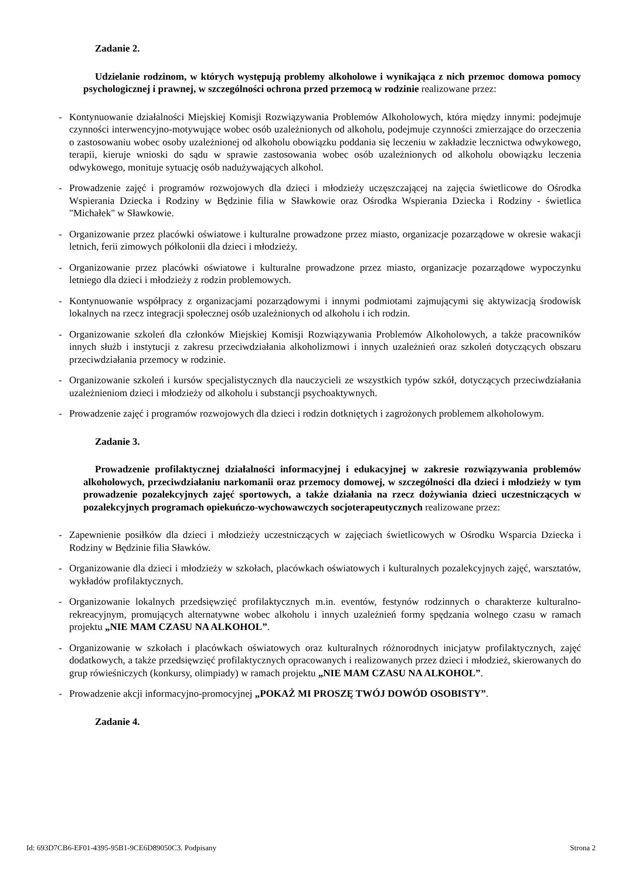Zadanie 2.
Udzielanie rodzinom, w których występują problemy alkoholowe i wynikająca z nich przemoc domowa pomocy psychologicznej i prawnej, w szczególności ochrona przed przemocą w rodzinie realizowane przez:
- Kontynuowanie działalności Miejskiej Komisji Rozwiązywania Problemów Alkoholowych, która między innymi: podejmuje czynności interwencyjno-motywujące wobec osób uzależnionych od alkoholu, podejmuje czynności zmierzające do orzeczenia o zastosowaniu wobec osoby uzależnionej od alkoholu obowiązku poddania się leczeniu w zakładzie lecznictwa odwykowego, terapii, kieruje wnioski do sądu w sprawie zastosowania wobec osób uzależnionych od alkoholu obowiązku leczenia odwykowego, monituje sytuację osób nadużywających alkohol.
- Prowadzenie zajęć i programów rozwojowych dla dzieci i młodzieży uczęszczającej na zajęcia świetlicowe do Ośrodka Wspierania Dziecka i Rodziny w Będzinie filia w Sławkowie oraz Ośrodka Wspierania Dziecka i Rodziny - świetlica "Michałek" w Sławkowie.
- Organizowanie przez placówki oświatowe i kulturalne prowadzone przez miasto, organizacje pozarządowe w okresie wakacji letnich, ferii zimowych półkolonii dla dzieci i młodzieży.
- Organizowanie przez placówki oświatowe i kulturalne prowadzone przez miasto, organizacje pozarządowe wypoczynku letniego dla dzieci i młodzieży z rodzin problemowych.
- Kontynuowanie współpracy z organizacjami pozarządowymi i innymi podmiotami zajmującymi się aktywizacją środowisk lokalnych na rzecz integracji społecznej osób uzależnionych od alkoholu i ich rodzin.
- Organizowanie szkoleń dla członków Miejskiej Komisji Rozwiązywania Problemów Alkoholowych, a także pracowników innych służb i instytucji z zakresu przeciwdziałania alkoholizmowi i innych uzależnień oraz szkoleń dotyczących obszaru przeciwdziałania przemocy w rodzinie.
- Organizowanie szkoleń i kursów specjalistycznych dla nauczycieli ze wszystkich typów szkół, dotyczących przeciwdziałania uzależnieniom dzieci i młodzieży od alkoholu i substancji psychoaktywnych.
- Prowadzenie zajęć i programów rozwojowych dla dzieci i rodzin dotkniętych i zagrożonych problemem alkoholowym.
Zadanie 3.
Prowadzenie profilaktycznej działalności informacyjnej i edukacyjnej w zakresie rozwiązywania problemów alkoholowych, przeciwdziałaniu narkomanii oraz przemocy domowej, w szczególności dla dzieci i młodzieży w tym prowadzenie pozalekcyjnych zajęć sportowych, a także działania na rzecz dożywiania dzieci uczestniczących w pozalekcyjnych programach opiekuńczo-wychowawczych socjoterapeutycznych realizowane przez:
- Zapewnienie posiłków dla dzieci i młodzieży uczestniczących w zajęciach świetlicowych w Ośrodku Wsparcia Dziecka i Rodziny w Będzinie filia Sławków.
- Organizowanie dla dzieci i młodzieży w szkołach, placówkach oświatowych i kulturalnych pozalekcyjnych zajęć, warsztatów, wykładów profilaktycznych.
- Organizowanie lokalnych przedsięwzięć profilaktycznych m.in. eventów, festynów rodzinnych o charakterze kulturalno-rekreacyjnym, promujących alternatywne wobec alkoholu i innych uzależnień formy spędzania wolnego czasu w ramach projektu „NIE MAM CZASU NA ALKOHOL”.
- Organizowanie w szkołach i placówkach oświatowych oraz kulturalnych różnorodnych inicjatyw profilaktycznych, zajęć dodatkowych, a także przedsięwzięć profilaktycznych opracowanych i realizowanych przez dzieci i młodzież, skierowanych do grup rówieśniczych (konkursy, olimpiady) w ramach projektu „NIE MAM CZASU NA ALKOHOL”.
- Prowadzenie akcji informacyjno-promocyjnej „POKAŻ MI PROSZĘ TWÓJ DOWÓD OSOBISTY”.
Zadanie 4.
Id: 693D7CB6-EF01-4395-95B1-9CE6D89050C3. Podpisany Strona 2